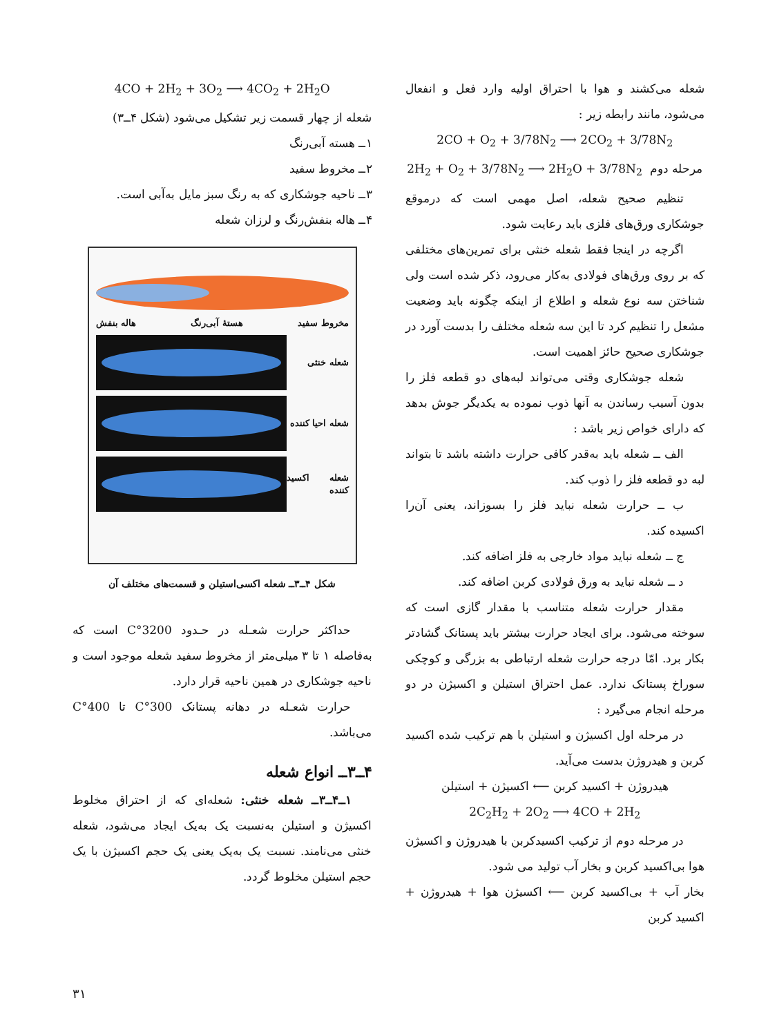شعله می‌کشند و هوا با احتراق اولیه وارد فعل و انفعال می‌شود، مانند رابطه زیر :
2CO + O<sub>2</sub> + 3/78N<sub>2</sub> ⟶ 2CO<sub>2</sub> + 3/78N<sub>2</sub>
2H<sub>2</sub> + O<sub>2</sub> + 3/78N<sub>2</sub> ⟶ 2H<sub>2</sub>O + 3/78N<sub>2</sub> مرحله دوم
تنظیم صحیح شعله، اصل مهمی است که درموقع جوشکاری ورق‌های فلزی باید رعایت شود.
اگرچه در اینجا فقط شعله خنثی برای تمرین‌های مختلفی که بر روی ورق‌های فولادی به‌کار می‌رود، ذکر شده است ولی شناختن سه نوع شعله و اطلاع از اینکه چگونه باید وضعیت مشعل را تنظیم کرد تا این سه شعله مختلف را بدست آورد در جوشکاری صحیح حائز اهمیت است.
شعله جوشکاری وقتی می‌تواند لبه‌های دو قطعه فلز را بدون آسیب رساندن به آنها ذوب نموده به یکدیگر جوش بدهد که دارای خواص زیر باشد :
الف ــ شعله باید به‌قدر کافی حرارت داشته باشد تا بتواند لبه دو قطعه فلز را ذوب کند.
ب ــ حرارت شعله نباید فلز را بسوزاند، یعنی آن‌را اکسیده کند.
ج ــ شعله نباید مواد خارجی به فلز اضافه کند.
د ــ شعله نباید به ورق فولادی کربن اضافه کند.
مقدار حرارت شعله متناسب با مقدار گازی است که سوخته می‌شود. برای ایجاد حرارت بیشتر باید پستانک گشادتر بکار برد. امّا درجه حرارت شعله ارتباطی به بزرگی و کوچکی سوراخ پستانک ندارد. عمل احتراق استیلن و اکسیژن در دو مرحله انجام می‌گیرد :
در مرحله اول اکسیژن و استیلن با هم ترکیب شده اکسید کربن و هیدروژن بدست می‌آید.
هیدروژن + اکسید کربن ⟵ اکسیژن + استیلن
2C<sub>2</sub>H<sub>2</sub> + 2O<sub>2</sub> ⟶ 4CO + 2H<sub>2</sub>
در مرحله دوم از ترکیب اکسیدکربن با هیدروژن و اکسیژن هوا بی‌اکسید کربن و بخار آب تولید می شود.
بخار آب + بی‌اکسید کربن ⟵ اکسیژن هوا + هیدروژن + اکسید کربن
4CO + 2H<sub>2</sub> + 3O<sub>2</sub> ⟶ 4CO<sub>2</sub> + 2H<sub>2</sub>O
شعله از چهار قسمت زیر تشکیل می‌شود (شکل ۴ــ۳)
۱ــ هسته آبی‌رنگ
۲ــ مخروط سفید
۳ــ ناحیه جوشکاری که به رنگ سبز مایل به‌آبی است.
۴ــ هاله بنفش‌رنگ و لرزان شعله
مخروط سفید هستهٔ آبی‌رنگ هاله بنفش
شعله خنثی
شعله احیا کننده
شعله اکسید کننده
شکل ۴ــ۳ــ شعله اکسی‌استیلن و قسمت‌های مختلف آن
حداکثر حرارت شعـله در حـدود 3200°C است که به‌فاصله ۱ تا ۳ میلی‌متر از مخروط سفید شعله موجود است و ناحیه جوشکاری در همین ناحیه قرار دارد.
حرارت شعـله در دهانه پستانک 300°C تا 400°C می‌باشد.
۴ــ۳ــ انواع شعله
۱ــ۴ــ۳ــ شعله خنثی: شعله‌ای که از احتراق مخلوط اکسیژن و استیلن به‌نسبت یک به‌یک ایجاد می‌شود، شعله خنثی می‌نامند. نسبت یک به‌یک یعنی یک حجم اکسیژن با یک حجم استیلن مخلوط گردد.
۳۱